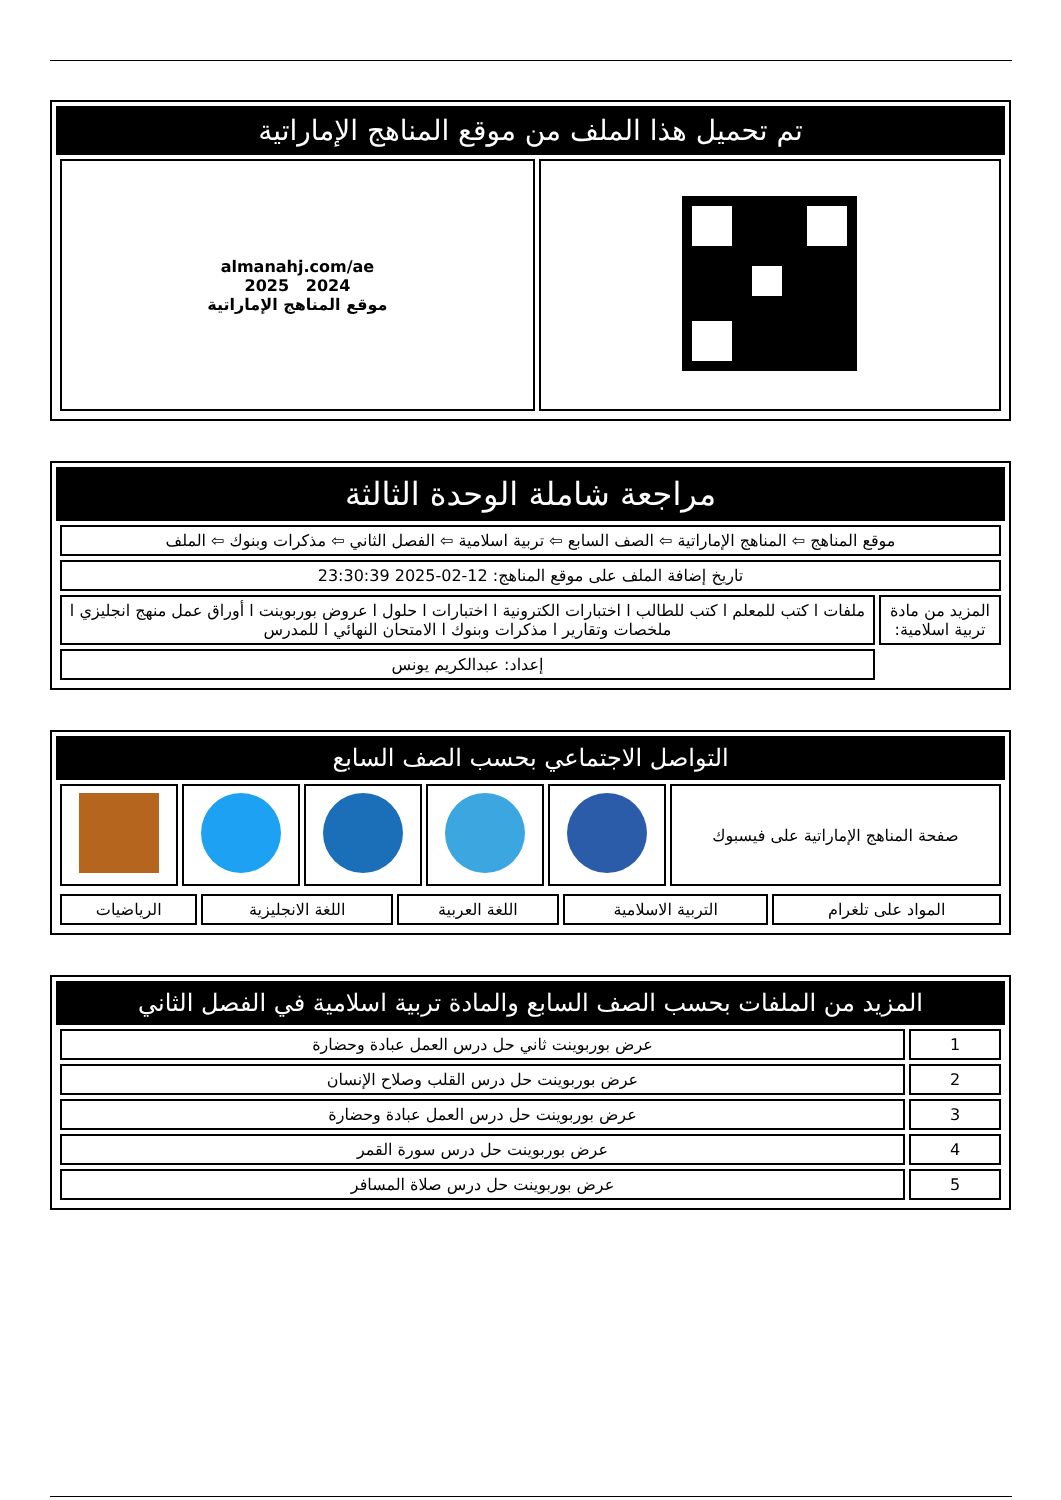تم تحميل هذا الملف من موقع المناهج الإماراتية
| | almanahj.com/ae 2024 2025 موقع المناهج الإماراتية |
مراجعة شاملة الوحدة الثالثة
| موقع المناهج ⇦ المناهج الإماراتية ⇦ الصف السابع ⇦ تربية اسلامية ⇦ الفصل الثاني ⇦ مذكرات وبنوك ⇦ الملف | |
| تاريخ إضافة الملف على موقع المناهج: 12-02-2025 23:30:39 | |
| المزيد من مادة تربية اسلامية: | ملفات ا كتب للمعلم ا كتب للطالب ا اختبارات الكترونية ا اختبارات ا حلول ا عروض بوربوينت ا أوراق عمل منهج انجليزي ا ملخصات وتقارير ا مذكرات وبنوك ا الامتحان النهائي ا للمدرس |
| | إعداد: عبدالكريم يونس |
التواصل الاجتماعي بحسب الصف السابع
| صفحة المناهج الإماراتية على فيسبوك | | | | | |
| المواد على تلغرام | التربية الاسلامية | اللغة العربية | اللغة الانجليزية | الرياضيات |
المزيد من الملفات بحسب الصف السابع والمادة تربية اسلامية في الفصل الثاني
| 1 | عرض بوربوينت ثاني حل درس العمل عبادة وحضارة |
| 2 | عرض بوربوينت حل درس القلب وصلاح الإنسان |
| 3 | عرض بوربوينت حل درس العمل عبادة وحضارة |
| 4 | عرض بوربوينت حل درس سورة القمر |
| 5 | عرض بوربوينت حل درس صلاة المسافر |